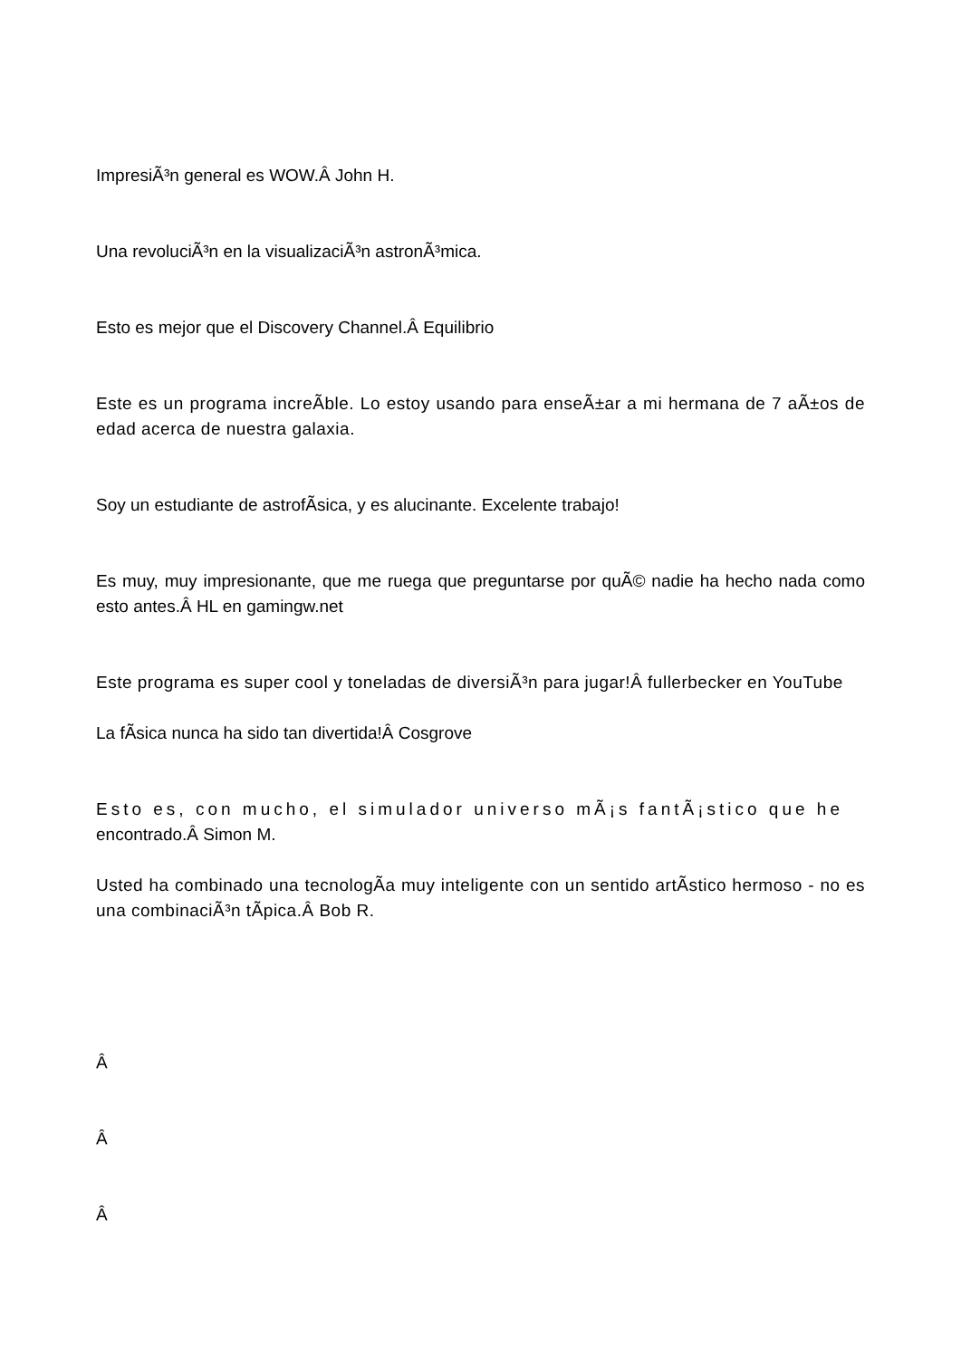ImpresiÃ³n general es WOW.Â John H.
Una revoluciÃ³n en la visualizaciÃ³n astronÃ³mica.
Esto es mejor que el Discovery Channel.Â Equilibrio
Este es un programa increÃ­ble. Lo estoy usando para enseÃ±ar a mi hermana de 7 aÃ±os de edad acerca de nuestra galaxia.
Soy un estudiante de astrofÃ­sica, y es alucinante. Excelente trabajo!
Es muy, muy impresionante, que me ruega que preguntarse por quÃ© nadie ha hecho nada como esto antes.Â HL en gamingw.net
Este programa es super cool y toneladas de diversiÃ³n para jugar!Â fullerbecker en YouTube
La fÃ­sica nunca ha sido tan divertida!Â Cosgrove
Esto es, con mucho, el simulador universo mÃ¡s fantÃ¡stico que he
encontrado.Â Simon M.
Usted ha combinado una tecnologÃ­a muy inteligente con un sentido artÃ­stico hermoso - no es una combinaciÃ³n tÃ­pica.Â Bob R.
Â
Â
Â